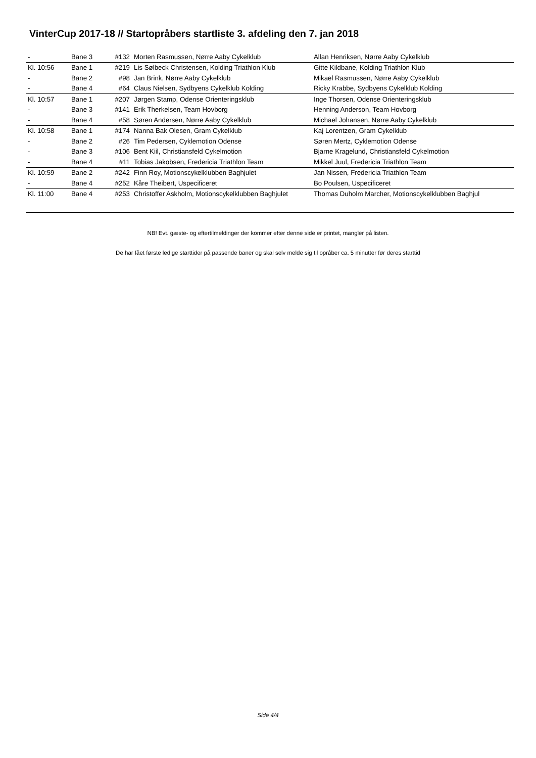VinterCup 2017-18 // Startopråbers startliste 3. afdeling den 7. jan 2018
| - | Bane 3 | #132 | Morten Rasmussen, Nørre Aaby Cykelklub | Allan Henriksen, Nørre Aaby Cykelklub |
| Kl. 10:56 | Bane 1 | #219 | Lis Sølbeck Christensen, Kolding Triathlon Klub | Gitte Kildbane, Kolding Triathlon Klub |
| - | Bane 2 | #98 | Jan Brink, Nørre Aaby Cykelklub | Mikael Rasmussen, Nørre Aaby Cykelklub |
| - | Bane 4 | #64 | Claus Nielsen, Sydbyens Cykelklub Kolding | Ricky Krabbe, Sydbyens Cykelklub Kolding |
| Kl. 10:57 | Bane 1 | #207 | Jørgen Stamp, Odense Orienteringsklub | Inge Thorsen, Odense Orienteringsklub |
| - | Bane 3 | #141 | Erik Therkelsen, Team Hovborg | Henning Anderson, Team Hovborg |
| - | Bane 4 | #58 | Søren Andersen, Nørre Aaby Cykelklub | Michael Johansen, Nørre Aaby Cykelklub |
| Kl. 10:58 | Bane 1 | #174 | Nanna Bak Olesen, Gram Cykelklub | Kaj Lorentzen, Gram Cykelklub |
| - | Bane 2 | #26 | Tim Pedersen, Cyklemotion Odense | Søren Mertz, Cyklemotion Odense |
| - | Bane 3 | #106 | Bent Kiil, Christiansfeld Cykelmotion | Bjarne Kragelund, Christiansfeld Cykelmotion |
| - | Bane 4 | #11 | Tobias Jakobsen, Fredericia Triathlon Team | Mikkel Juul, Fredericia Triathlon Team |
| Kl. 10:59 | Bane 2 | #242 | Finn Roy, Motionscykelklubben Baghjulet | Jan Nissen, Fredericia Triathlon Team |
| - | Bane 4 | #252 | Kåre Theibert, Uspecificeret | Bo Poulsen, Uspecificeret |
| Kl. 11:00 | Bane 4 | #253 | Christoffer Askholm, Motionscykelklubben Baghjulet | Thomas Duholm Marcher, Motionscykelklubben Baghjul |
NB! Evt. gæste- og eftertilmeldinger der kommer efter denne side er printet, mangler på listen.
De har fået første ledige starttider på passende baner og skal selv melde sig til opråber ca. 5 minutter før deres starttid
Side 4/4